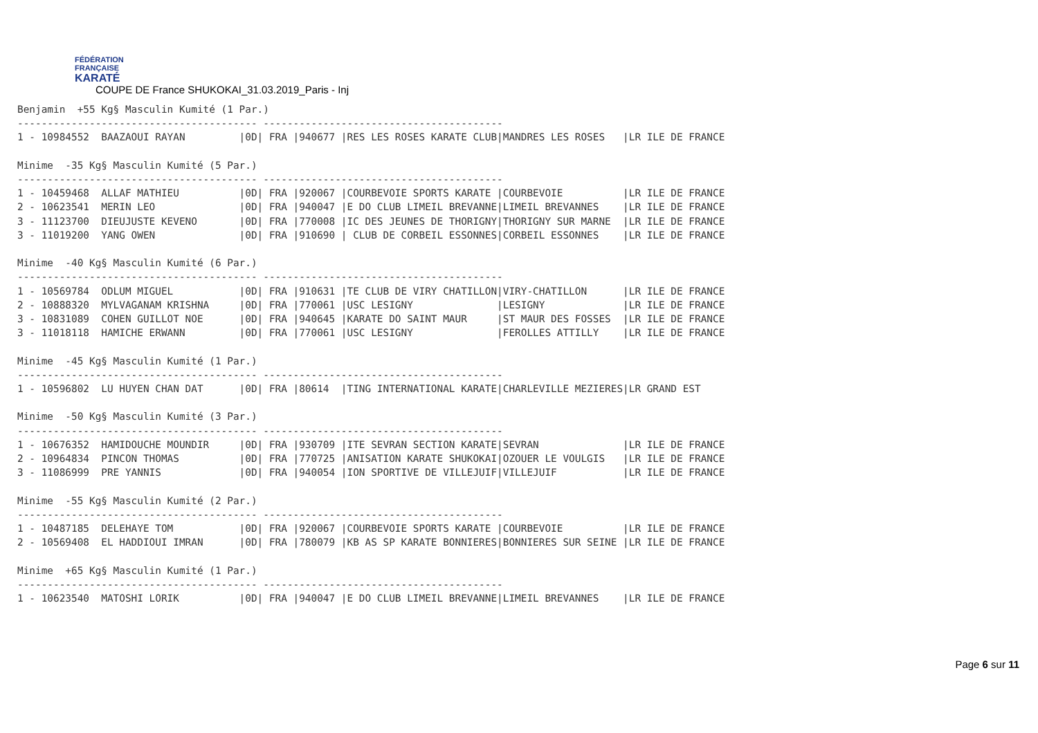FÉDÉRATION
FRANÇAISE
KARATÉ
COUPE DE France SHUKOKAI_31.03.2019_Paris - Inj
Benjamin  +55 Kg§ Masculin Kumité (1 Par.)
---------------------------------------- ----------------------------------------
1 - 10984552  BAAZAOUI RAYAN         |0D| FRA |940677 |RES LES ROSES KARATE CLUB|MANDRES LES ROSES   |LR ILE DE FRANCE

Minime  -35 Kg§ Masculin Kumité (5 Par.)
---------------------------------------- ----------------------------------------
1 - 10459468  ALLAF MATHIEU          |0D| FRA |920067 |COURBEVOIE SPORTS KARATE |COURBEVOIE          |LR ILE DE FRANCE
2 - 10623541  MERIN LEO              |0D| FRA |940047 |E DO CLUB LIMEIL BREVANNE|LIMEIL BREVANNES    |LR ILE DE FRANCE
3 - 11123700  DIEUJUSTE KEVENO       |0D| FRA |770008 |IC DES JEUNES DE THORIGNY|THORIGNY SUR MARNE  |LR ILE DE FRANCE
3 - 11019200  YANG OWEN              |0D| FRA |910690 | CLUB DE CORBEIL ESSONNES|CORBEIL ESSONNES    |LR ILE DE FRANCE

Minime  -40 Kg§ Masculin Kumité (6 Par.)
---------------------------------------- ----------------------------------------
1 - 10569784  ODLUM MIGUEL           |0D| FRA |910631 |TE CLUB DE VIRY CHATILLON|VIRY-CHATILLON      |LR ILE DE FRANCE
2 - 10888320  MYLVAGANAM KRISHNA     |0D| FRA |770061 |USC LESIGNY              |LESIGNY             |LR ILE DE FRANCE
3 - 10831089  COHEN GUILLOT NOE      |0D| FRA |940645 |KARATE DO SAINT MAUR     |ST MAUR DES FOSSES  |LR ILE DE FRANCE
3 - 11018118  HAMICHE ERWANN         |0D| FRA |770061 |USC LESIGNY              |FEROLLES ATTILLY    |LR ILE DE FRANCE

Minime  -45 Kg§ Masculin Kumité (1 Par.)
---------------------------------------- ----------------------------------------
1 - 10596802  LU HUYEN CHAN DAT      |0D| FRA |80614  |TING INTERNATIONAL KARATE|CHARLEVILLE MEZIERES|LR GRAND EST

Minime  -50 Kg§ Masculin Kumité (3 Par.)
---------------------------------------- ----------------------------------------
1 - 10676352  HAMIDOUCHE MOUNDIR     |0D| FRA |930709 |ITE SEVRAN SECTION KARATE|SEVRAN              |LR ILE DE FRANCE
2 - 10964834  PINCON THOMAS          |0D| FRA |770725 |ANISATION KARATE SHUKOKAI|OZOUER LE VOULGIS   |LR ILE DE FRANCE
3 - 11086999  PRE YANNIS             |0D| FRA |940054 |ION SPORTIVE DE VILLEJUIF|VILLEJUIF           |LR ILE DE FRANCE

Minime  -55 Kg§ Masculin Kumité (2 Par.)
---------------------------------------- ----------------------------------------
1 - 10487185  DELEHAYE TOM           |0D| FRA |920067 |COURBEVOIE SPORTS KARATE |COURBEVOIE          |LR ILE DE FRANCE
2 - 10569408  EL HADDIOUI IMRAN      |0D| FRA |780079 |KB AS SP KARATE BONNIERES|BONNIERES SUR SEINE |LR ILE DE FRANCE

Minime  +65 Kg§ Masculin Kumité (1 Par.)
---------------------------------------- ----------------------------------------
1 - 10623540  MATOSHI LORIK          |0D| FRA |940047 |E DO CLUB LIMEIL BREVANNE|LIMEIL BREVANNES    |LR ILE DE FRANCE
Page 6 sur 11